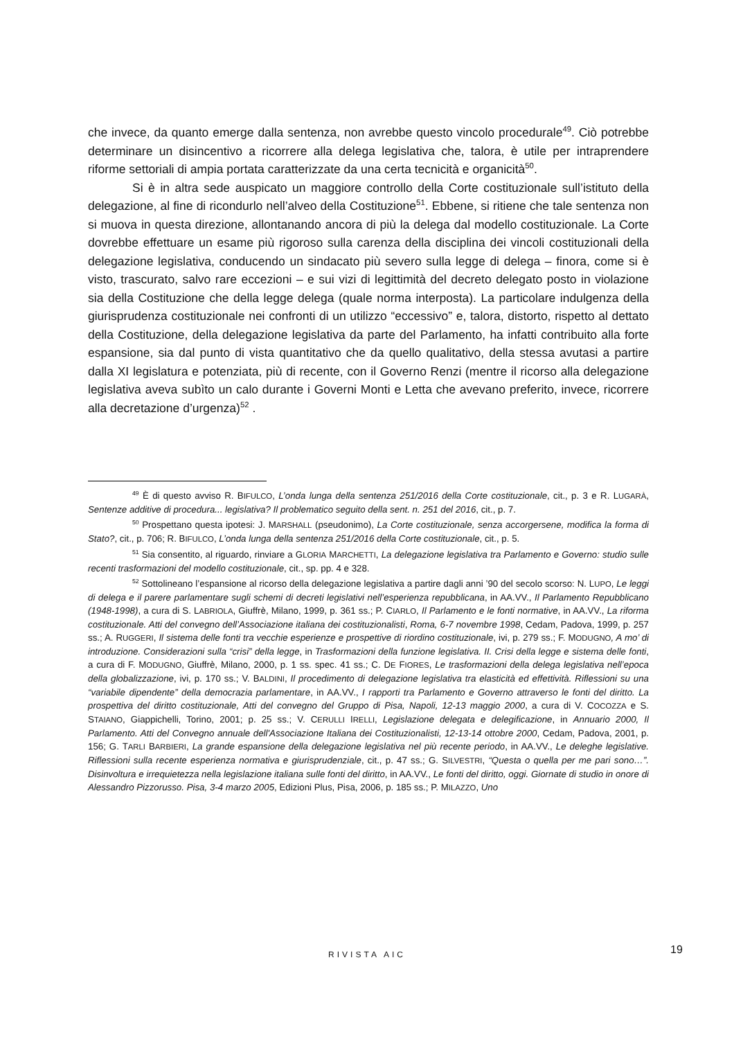che invece, da quanto emerge dalla sentenza, non avrebbe questo vincolo procedurale<sup>49</sup>. Ciò potrebbe determinare un disincentivo a ricorrere alla delega legislativa che, talora, è utile per intraprendere riforme settoriali di ampia portata caratterizzate da una certa tecnicità e organicità<sup>50</sup>.
Si è in altra sede auspicato un maggiore controllo della Corte costituzionale sull’istituto della delegazione, al fine di ricondurlo nell’alveo della Costituzione<sup>51</sup>. Ebbene, si ritiene che tale sentenza non si muova in questa direzione, allontanando ancora di più la delega dal modello costituzionale. La Corte dovrebbe effettuare un esame più rigoroso sulla carenza della disciplina dei vincoli costituzionali della delegazione legislativa, conducendo un sindacato più severo sulla legge di delega – finora, come si è visto, trascurato, salvo rare eccezioni – e sui vizi di legittimità del decreto delegato posto in violazione sia della Costituzione che della legge delega (quale norma interposta). La particolare indulgenza della giurisprudenza costituzionale nei confronti di un utilizzo “eccessivo” e, talora, distorto, rispetto al dettato della Costituzione, della delegazione legislativa da parte del Parlamento, ha infatti contribuito alla forte espansione, sia dal punto di vista quantitativo che da quello qualitativo, della stessa avutasi a partire dalla XI legislatura e potenziata, più di recente, con il Governo Renzi (mentre il ricorso alla delegazione legislativa aveva subìto un calo durante i Governi Monti e Letta che avevano preferito, invece, ricorrere alla decretazione d’urgenza)<sup>52</sup> .
<sup>49</sup> È di questo avviso R. BIFULCO, L’onda lunga della sentenza 251/2016 della Corte costituzionale, cit., p. 3 e R. LUGARÀ, Sentenze additive di procedura... legislativa? Il problematico seguito della sent. n. 251 del 2016, cit., p. 7.
<sup>50</sup> Prospettano questa ipotesi: J. MARSHALL (pseudonimo), La Corte costituzionale, senza accorgersene, modifica la forma di Stato?, cit., p. 706; R. BIFULCO, L’onda lunga della sentenza 251/2016 della Corte costituzionale, cit., p. 5.
<sup>51</sup> Sia consentito, al riguardo, rinviare a GLORIA MARCHETTI, La delegazione legislativa tra Parlamento e Governo: studio sulle recenti trasformazioni del modello costituzionale, cit., sp. pp. 4 e 328.
<sup>52</sup> Sottolineano l’espansione al ricorso della delegazione legislativa a partire dagli anni ’90 del secolo scorso: N. LUPO, Le leggi di delega e il parere parlamentare sugli schemi di decreti legislativi nell’esperienza repubblicana, in AA.VV., Il Parlamento Repubblicano (1948-1998), a cura di S. LABRIOLA, Giuffrè, Milano, 1999, p. 361 ss.; P. CIARLO, Il Parlamento e le fonti normative, in AA.VV., La riforma costituzionale. Atti del convegno dell’Associazione italiana dei costituzionalisti, Roma, 6-7 novembre 1998, Cedam, Padova, 1999, p. 257 ss.; A. RUGGERI, Il sistema delle fonti tra vecchie esperienze e prospettive di riordino costituzionale, ivi, p. 279 ss.; F. MODUGNO, A mo’ di introduzione. Considerazioni sulla “crisi” della legge, in Trasformazioni della funzione legislativa. II. Crisi della legge e sistema delle fonti, a cura di F. MODUGNO, Giuffrè, Milano, 2000, p. 1 ss. spec. 41 ss.; C. DE FIORES, Le trasformazioni della delega legislativa nell’epoca della globalizzazione, ivi, p. 170 ss.; V. BALDINI, Il procedimento di delegazione legislativa tra elasticità ed effettività. Riflessioni su una “variabile dipendente” della democrazia parlamentare, in AA.VV., I rapporti tra Parlamento e Governo attraverso le fonti del diritto. La prospettiva del diritto costituzionale, Atti del convegno del Gruppo di Pisa, Napoli, 12-13 maggio 2000, a cura di V. COCOZZA e S. STAIANO, Giappichelli, Torino, 2001; p. 25 ss.; V. CERULLI IRELLI, Legislazione delegata e delegificazione, in Annuario 2000, Il Parlamento. Atti del Convegno annuale dell'Associazione Italiana dei Costituzionalisti, 12-13-14 ottobre 2000, Cedam, Padova, 2001, p. 156; G. TARLI BARBIERI, La grande espansione della delegazione legislativa nel più recente periodo, in AA.VV., Le deleghe legislative. Riflessioni sulla recente esperienza normativa e giurisprudenziale, cit., p. 47 ss.; G. SILVESTRI, “Questa o quella per me pari sono…”. Disinvoltura e irrequietezza nella legislazione italiana sulle fonti del diritto, in AA.VV., Le fonti del diritto, oggi. Giornate di studio in onore di Alessandro Pizzorusso. Pisa, 3-4 marzo 2005, Edizioni Plus, Pisa, 2006, p. 185 ss.; P. MILAZZO, Uno
RIVISTA AIC 19